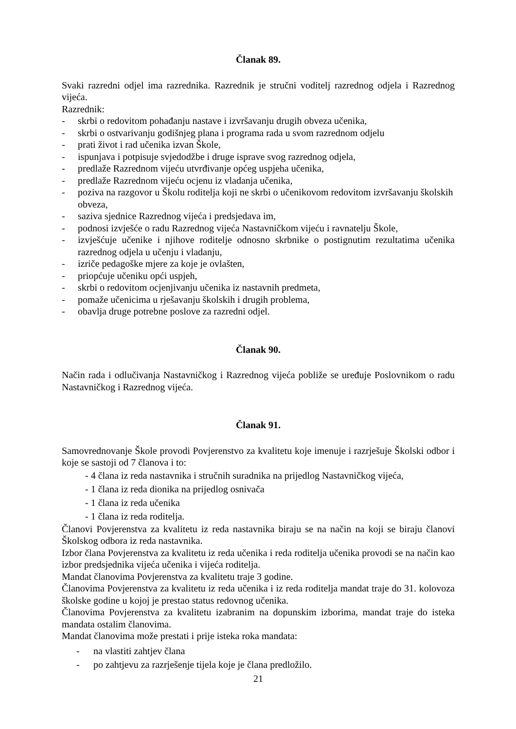Članak 89.
Svaki razredni odjel ima razrednika. Razrednik je stručni voditelj razrednog odjela i Razrednog vijeća.
Razrednik:
- skrbi o redovitom pohađanju nastave i izvršavanju drugih obveza učenika,
- skrbi o ostvarivanju godišnjeg plana i programa rada u svom razrednom odjelu
- prati život i rad učenika izvan Škole,
- ispunjava i potpisuje svjedodžbe i druge isprave svog razrednog odjela,
- predlaže Razrednom vijeću utvrđivanje općeg uspjeha učenika,
- predlaže Razrednom vijeću ocjenu iz vladanja učenika,
- poziva na razgovor u Školu roditelja koji ne skrbi o učenikovom redovitom izvršavanju školskih obveza,
- saziva sjednice Razrednog vijeća i predsjedava im,
- podnosi izvješće o radu Razrednog vijeća Nastavničkom vijeću i ravnatelju Škole,
- izvješćuje učenike i njihove roditelje odnosno skrbnike o postignutim rezultatima učenika razrednog odjela u učenju i vladanju,
- izriče pedagoške mjere za koje je ovlašten,
- priopćuje učeniku opći uspjeh,
- skrbi o redovitom ocjenjivanju učenika iz nastavnih predmeta,
- pomaže učenicima u rješavanju školskih i drugih problema,
- obavlja druge potrebne poslove za razredni odjel.
Članak 90.
Način rada i odlučivanja Nastavničkog i Razrednog vijeća pobliže se uređuje Poslovnikom o radu Nastavničkog i Razrednog vijeća.
Članak 91.
Samovrednovanje Škole provodi Povjerenstvo za kvalitetu koje imenuje i razrješuje Školski odbor i koje se sastoji od 7 članova i to:
- 4 člana iz reda nastavnika i stručnih suradnika na prijedlog Nastavničkog vijeća,
- 1 člana iz reda dionika na prijedlog osnivača
- 1 člana iz reda učenika
- 1 člana iz reda roditelja.
Članovi Povjerenstva za kvalitetu iz reda nastavnika biraju se na način na koji se biraju članovi Školskog odbora iz reda nastavnika.
Izbor člana Povjerenstva za kvalitetu iz reda učenika i reda roditelja učenika provodi se na način kao izbor predsjednika vijeća učenika i vijeća roditelja.
Mandat članovima Povjerenstva za kvalitetu traje 3 godine.
Članovima Povjerenstva za kvalitetu iz reda učenika i iz reda roditelja mandat traje do 31. kolovoza školske godine u kojoj je prestao status redovnog učenika.
Članovima Povjerenstva za kvalitetu izabranim na dopunskim izborima, mandat traje do isteka mandata ostalim članovima.
Mandat članovima može prestati i prije isteka roka mandata:
- na vlastiti zahtjev člana
- po zahtjevu za razrješenje tijela koje je člana predložilo.
21